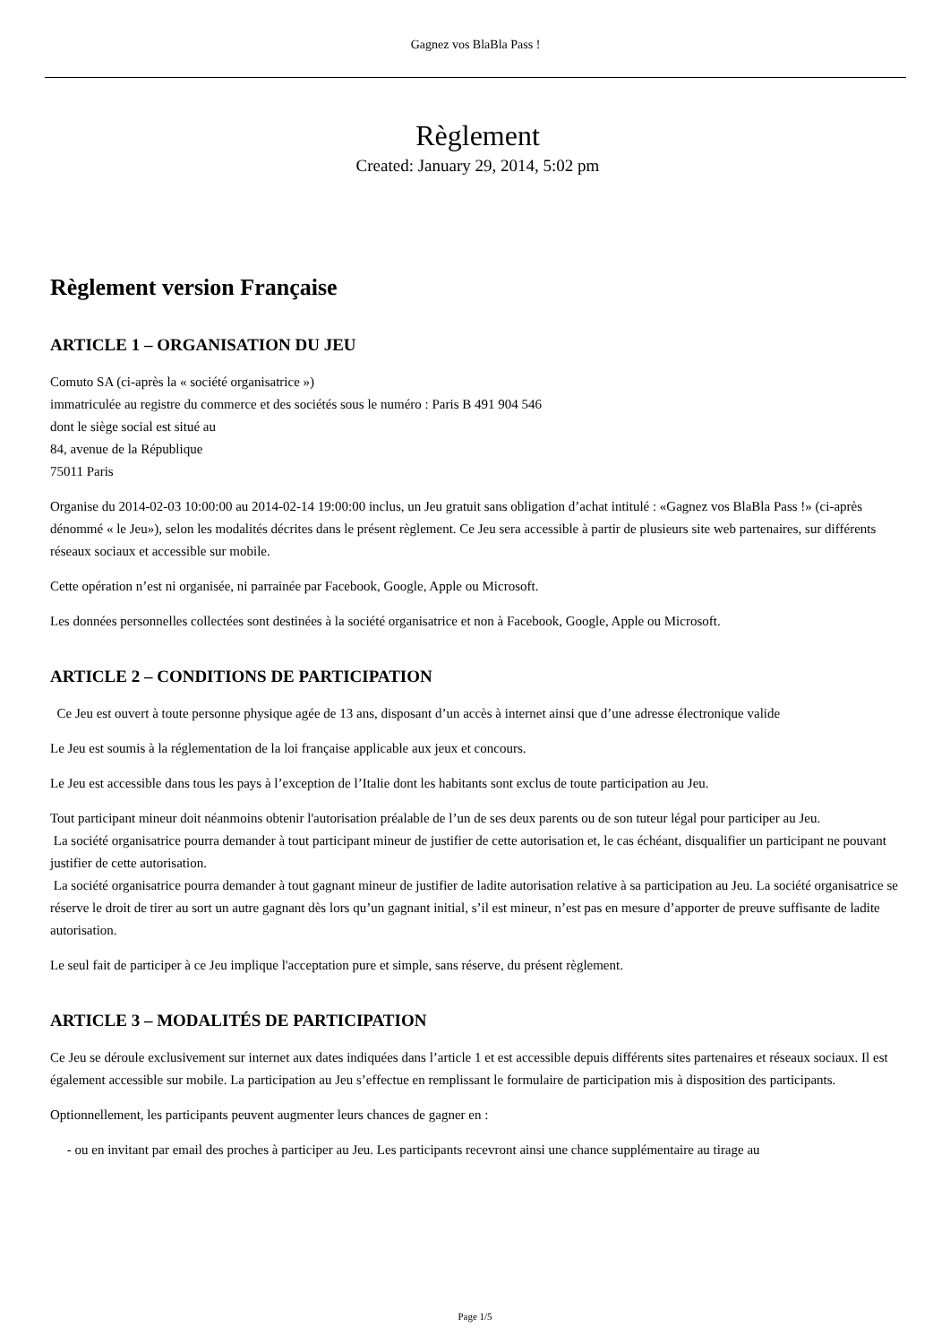Gagnez vos BlaBla Pass !
Règlement
Created: January 29, 2014, 5:02 pm
Règlement version Française
ARTICLE 1 – ORGANISATION DU JEU
Comuto SA (ci-après la « société organisatrice »)
immatriculée au registre du commerce et des sociétés sous le numéro : Paris B 491 904 546
dont le siège social est situé au
84, avenue de la République
75011 Paris
Organise du 2014-02-03 10:00:00 au 2014-02-14 19:00:00 inclus, un Jeu gratuit sans obligation d’achat intitulé : «Gagnez vos BlaBla Pass !» (ci-après dénommé « le Jeu»), selon les modalités décrites dans le présent règlement. Ce Jeu sera accessible à partir de plusieurs site web partenaires, sur différents réseaux sociaux et accessible sur mobile.
Cette opération n’est ni organisée, ni parrainée par Facebook, Google, Apple ou Microsoft.
Les données personnelles collectées sont destinées à la société organisatrice et non à Facebook, Google, Apple ou Microsoft.
ARTICLE 2 – CONDITIONS DE PARTICIPATION
Ce Jeu est ouvert à toute personne physique agée de 13 ans, disposant d’un accès à internet ainsi que d’une adresse électronique valide
Le Jeu est soumis à la réglementation de la loi française applicable aux jeux et concours.
Le Jeu est accessible dans tous les pays à l’exception de l’Italie dont les habitants sont exclus de toute participation au Jeu.
Tout participant mineur doit néanmoins obtenir l'autorisation préalable de l’un de ses deux parents ou de son tuteur légal pour participer au Jeu.
La société organisatrice pourra demander à tout participant mineur de justifier de cette autorisation et, le cas échéant, disqualifier un participant ne pouvant justifier de cette autorisation.
La société organisatrice pourra demander à tout gagnant mineur de justifier de ladite autorisation relative à sa participation au Jeu. La société organisatrice se réserve le droit de tirer au sort un autre gagnant dès lors qu’un gagnant initial, s’il est mineur, n’est pas en mesure d’apporter de preuve suffisante de ladite autorisation.
Le seul fait de participer à ce Jeu implique l'acceptation pure et simple, sans réserve, du présent règlement.
ARTICLE 3 – MODALITÉS DE PARTICIPATION
Ce Jeu se déroule exclusivement sur internet aux dates indiquées dans l’article 1 et est accessible depuis différents sites partenaires et réseaux sociaux. Il est également accessible sur mobile. La participation au Jeu s’effectue en remplissant le formulaire de participation mis à disposition des participants.
Optionnellement, les participants peuvent augmenter leurs chances de gagner en :
- ou en invitant par email des proches à participer au Jeu. Les participants recevront ainsi une chance supplémentaire au tirage au
Page 1/5